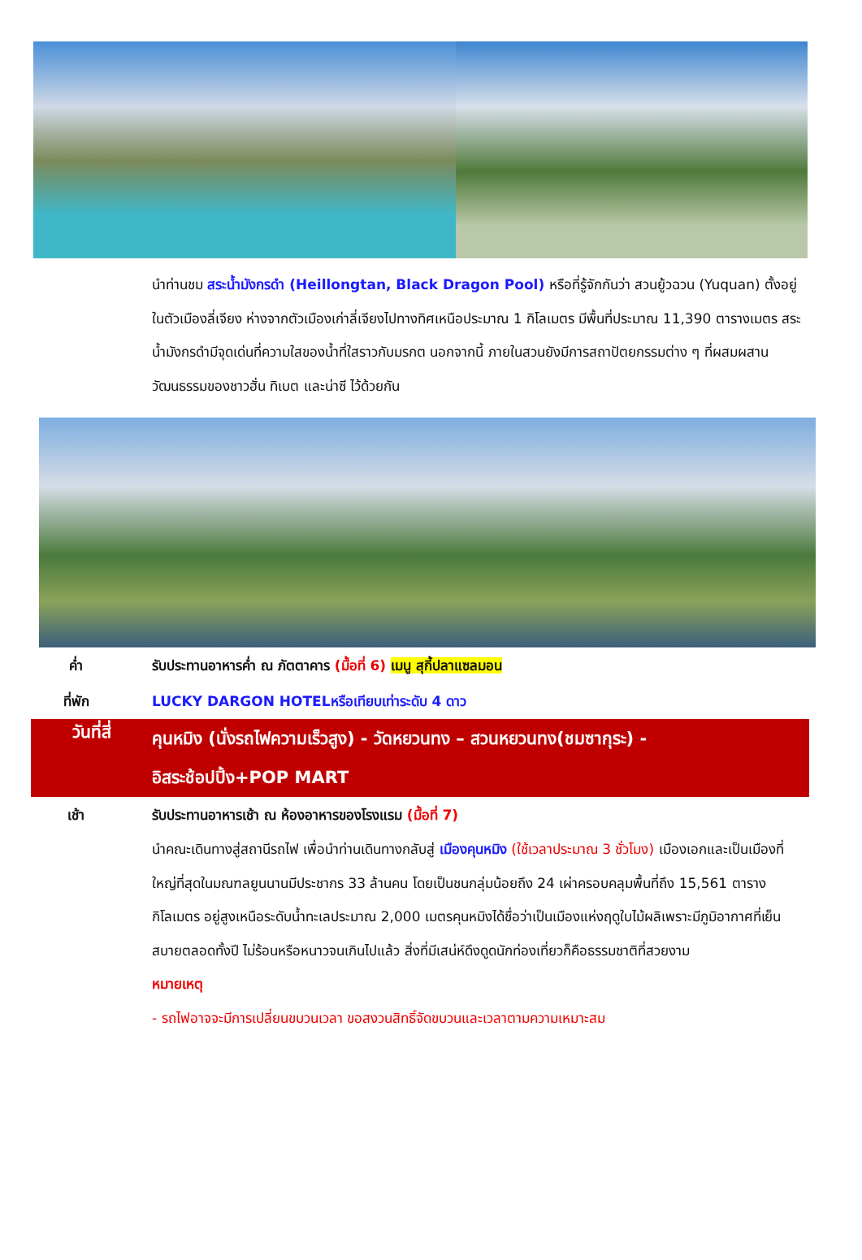นำท่านชม สระน้ำมังกรดำ (Heillongtan, Black Dragon Pool) หรือที่รู้จักกันว่า สวนยู้วฉวน (Yuquan) ตั้งอยู่ในตัวเมืองลี่เจียง ห่างจากตัวเมืองเก่าลี่เจียงไปทางทิศเหนือประมาณ 1 กิโลเมตร มีพื้นที่ประมาณ 11,390 ตารางเมตร สระน้ำมังกรดำมีจุดเด่นที่ความใสของน้ำที่ใสราวกับมรกต นอกจากนี้ ภายในสวนยังมีการสถาปัตยกรรมต่าง ๆ ที่ผสมผสานวัฒนธรรมของชาวฮั่น ทิเบต และน่าซี ไว้ด้วยกัน
ค่ำ รับประทานอาหารค่ำ ณ ภัตตาคาร (มื้อที่ 6) เมนู สุกี้ปลาแซลมอน
ที่พัก LUCKY DARGON HOTELหรือเทียบเท่าระดับ 4 ดาว
วันที่สี่
คุนหมิง (นั่งรถไฟความเร็วสูง) - วัดหยวนทง – สวนหยวนทง(ชมซากุระ) -
อิสระช้อปปิ้ง+POP MART
เช้า รับประทานอาหารเช้า ณ ห้องอาหารของโรงแรม (มื้อที่ 7)
นำคณะเดินทางสู่สถานีรถไฟ เพื่อนำท่านเดินทางกลับสู่ เมืองคุนหมิง (ใช้เวลาประมาณ 3 ชั่วโมง) เมืองเอกและเป็นเมืองที่ใหญ่ที่สุดในมณฑลยูนนานมีประชากร 33 ล้านคน โดยเป็นชนกลุ่มน้อยถึง 24 เผ่าครอบคลุมพื้นที่ถึง 15,561 ตารางกิโลเมตร อยู่สูงเหนือระดับน้ำทะเลประมาณ 2,000 เมตรคุนหมิงได้ชื่อว่าเป็นเมืองแห่งฤดูใบไม้ผลิเพราะมีภูมิอากาศที่เย็นสบายตลอดทั้งปี ไม่ร้อนหรือหนาวจนเกินไปแล้ว สิ่งที่มีเสน่ห์ดึงดูดนักท่องเที่ยวก็คือธรรมชาติที่สวยงาม
หมายเหตุ
- รถไฟอาจจะมีการเปลี่ยนขบวนเวลา ขอสงวนสิทธิ์จัดขบวนและเวลาตามความเหมาะสม